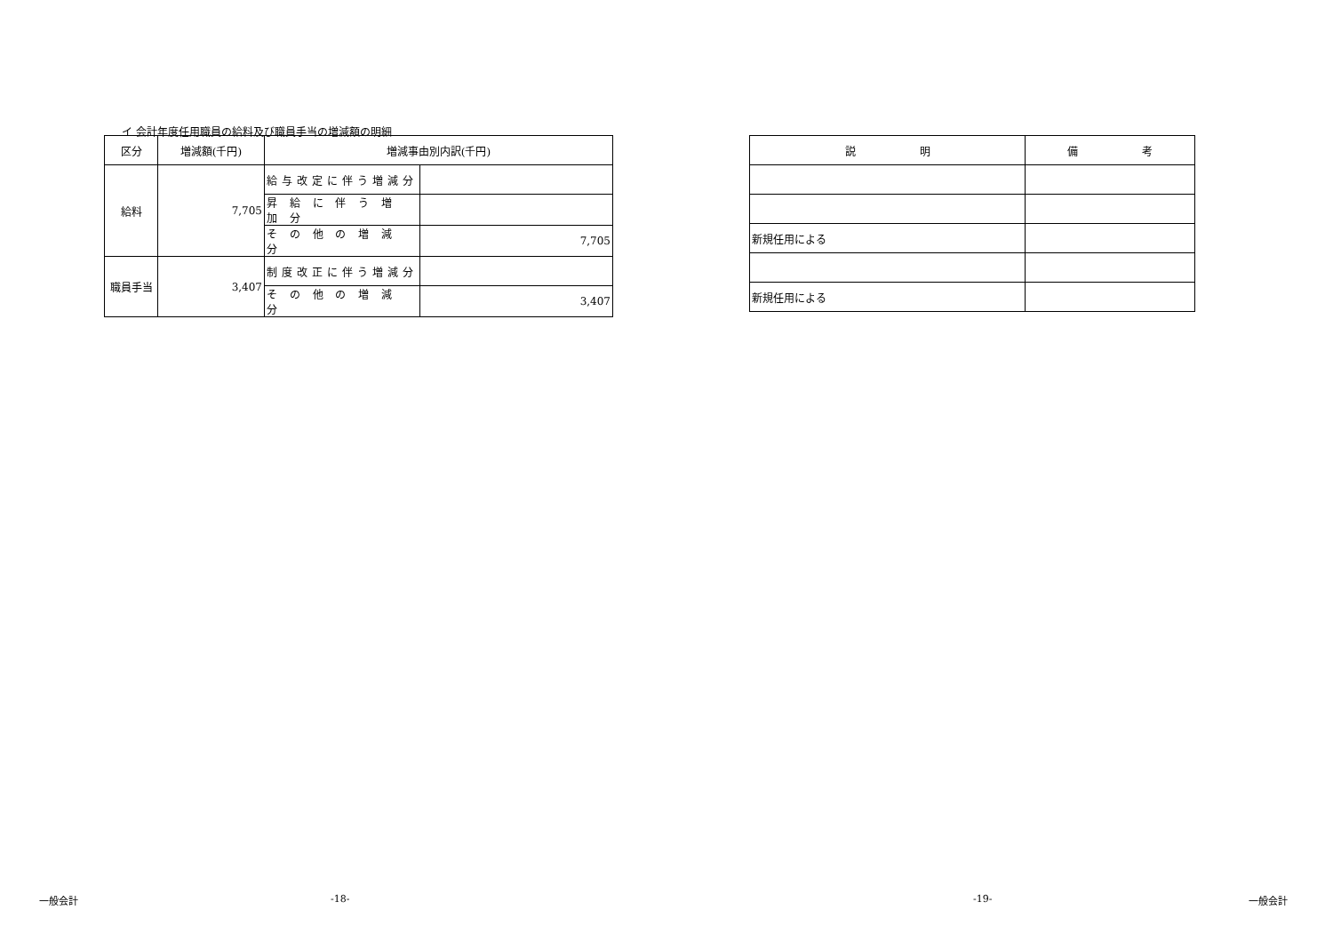イ 会計年度任用職員の給料及び職員手当の増減額の明細
| 区分 | 増減額(千円) | 増減事由別内訳(千円) | |
| --- | --- | --- | --- |
| 給料 | 7,705 | 給与改定に伴う増減分 | |
| | | 昇 給 に 伴 う 増 加 分 | |
| | | そ の 他 の 増 減 分 | 7,705 |
| 職員手当 | 3,407 | 制度改正に伴う増減分 | |
| | | そ の 他 の 増 減 分 | 3,407 |
| 説 明 | 備 考 |
| --- | --- |
| 新規任用による | |
| 新規任用による | |
一般会計 -18- -19- 一般会計